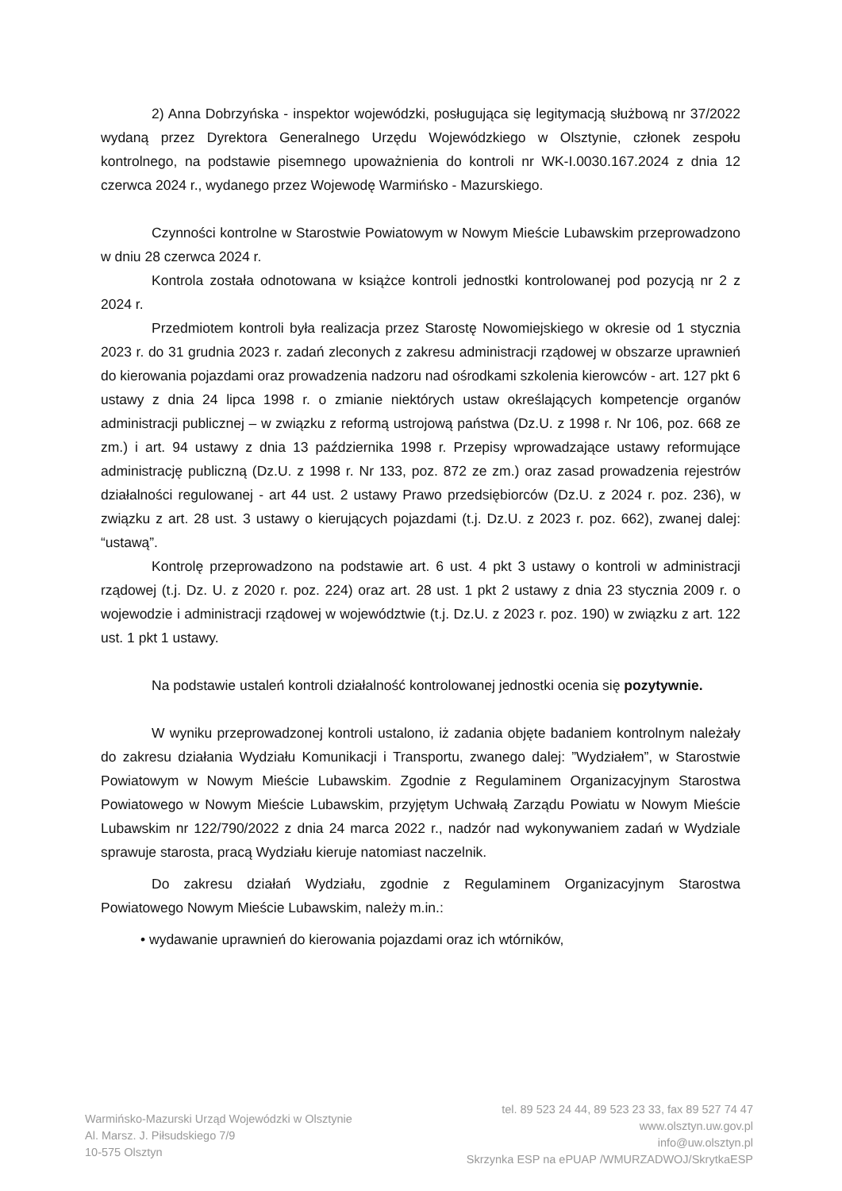2) Anna Dobrzyńska - inspektor wojewódzki, posługująca się legitymacją służbową nr 37/2022 wydaną przez Dyrektora Generalnego Urzędu Wojewódzkiego w Olsztynie, członek zespołu kontrolnego, na podstawie pisemnego upoważnienia do kontroli nr WK-I.0030.167.2024 z dnia 12 czerwca 2024 r., wydanego przez Wojewodę Warmińsko - Mazurskiego.
Czynności kontrolne w Starostwie Powiatowym w Nowym Mieście Lubawskim przeprowadzono w dniu 28 czerwca 2024 r.
Kontrola została odnotowana w książce kontroli jednostki kontrolowanej pod pozycją nr 2 z 2024 r.
Przedmiotem kontroli była realizacja przez Starostę Nowomiejskiego w okresie od 1 stycznia 2023 r. do 31 grudnia 2023 r. zadań zleconych z zakresu administracji rządowej w obszarze uprawnień do kierowania pojazdami oraz prowadzenia nadzoru nad ośrodkami szkolenia kierowców - art. 127 pkt 6 ustawy z dnia 24 lipca 1998 r. o zmianie niektórych ustaw określających kompetencje organów administracji publicznej – w związku z reformą ustrojową państwa (Dz.U. z 1998 r. Nr 106, poz. 668 ze zm.) i art. 94 ustawy z dnia 13 października 1998 r. Przepisy wprowadzające ustawy reformujące administrację publiczną (Dz.U. z 1998 r. Nr 133, poz. 872 ze zm.) oraz zasad prowadzenia rejestrów działalności regulowanej - art 44 ust. 2 ustawy Prawo przedsiębiorców (Dz.U. z 2024 r. poz. 236), w związku z art. 28 ust. 3 ustawy o kierujących pojazdami (t.j. Dz.U. z 2023 r. poz. 662), zwanej dalej: “ustawą”.
Kontrolę przeprowadzono na podstawie art. 6 ust. 4 pkt 3 ustawy o kontroli w administracji rządowej (t.j. Dz. U. z 2020 r. poz. 224) oraz art. 28 ust. 1 pkt 2 ustawy z dnia 23 stycznia 2009 r. o wojewodzie i administracji rządowej w województwie (t.j. Dz.U. z 2023 r. poz. 190) w związku z art. 122 ust. 1 pkt 1 ustawy.
Na podstawie ustaleń kontroli działalność kontrolowanej jednostki ocenia się pozytywnie.
W wyniku przeprowadzonej kontroli ustalono, iż zadania objęte badaniem kontrolnym należały do zakresu działania Wydziału Komunikacji i Transportu, zwanego dalej: ”Wydziałem”, w Starostwie Powiatowym w Nowym Mieście Lubawskim. Zgodnie z Regulaminem Organizacyjnym Starostwa Powiatowego w Nowym Mieście Lubawskim, przyjętym Uchwałą Zarządu Powiatu w Nowym Mieście Lubawskim nr 122/790/2022 z dnia 24 marca 2022 r., nadzór nad wykonywaniem zadań w Wydziale sprawuje starosta, pracą Wydziału kieruje natomiast naczelnik.
Do zakresu działań Wydziału, zgodnie z Regulaminem Organizacyjnym Starostwa Powiatowego Nowym Mieście Lubawskim, należy m.in.:
• wydawanie uprawnień do kierowania pojazdami oraz ich wtórników,
Warmińsko-Mazurski Urząd Wojewódzki w Olsztynie
Al. Marsz. J. Piłsudskiego 7/9
10-575 Olsztyn
tel. 89 523 24 44, 89 523 23 33, fax 89 527 74 47
www.olsztyn.uw.gov.pl
info@uw.olsztyn.pl
Skrzynka ESP na ePUAP /WMURZADWOJ/SkrytkaESP